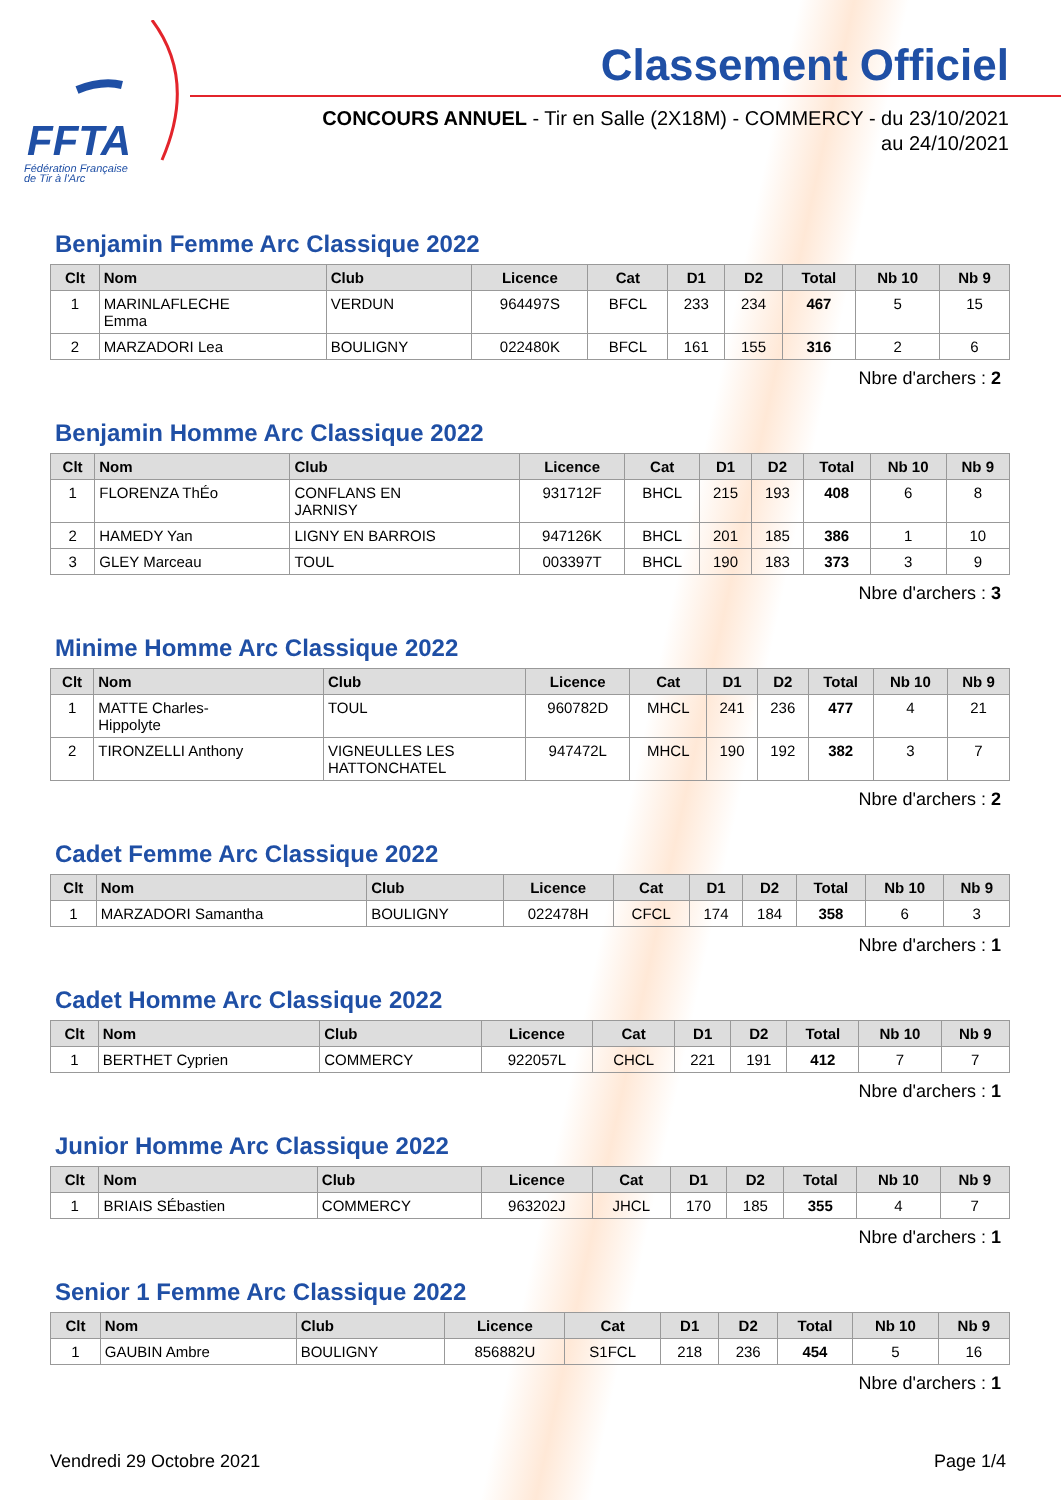FFTA
Fédération Française
de Tir à l'Arc
Classement Officiel
CONCOURS ANNUEL - Tir en Salle (2X18M) - COMMERCY - du 23/10/2021
au 24/10/2021
Benjamin Femme Arc Classique 2022
| Clt | Nom | Club | Licence | Cat | D1 | D2 | Total | Nb 10 | Nb 9 |
| --- | --- | --- | --- | --- | --- | --- | --- | --- | --- |
| 1 | MARINLAFLECHE Emma | VERDUN | 964497S | BFCL | 233 | 234 | 467 | 5 | 15 |
| 2 | MARZADORI Lea | BOULIGNY | 022480K | BFCL | 161 | 155 | 316 | 2 | 6 |
Nbre d'archers : 2
Benjamin Homme Arc Classique 2022
| Clt | Nom | Club | Licence | Cat | D1 | D2 | Total | Nb 10 | Nb 9 |
| --- | --- | --- | --- | --- | --- | --- | --- | --- | --- |
| 1 | FLORENZA ThÉo | CONFLANS EN JARNISY | 931712F | BHCL | 215 | 193 | 408 | 6 | 8 |
| 2 | HAMEDY Yan | LIGNY EN BARROIS | 947126K | BHCL | 201 | 185 | 386 | 1 | 10 |
| 3 | GLEY Marceau | TOUL | 003397T | BHCL | 190 | 183 | 373 | 3 | 9 |
Nbre d'archers : 3
Minime Homme Arc Classique 2022
| Clt | Nom | Club | Licence | Cat | D1 | D2 | Total | Nb 10 | Nb 9 |
| --- | --- | --- | --- | --- | --- | --- | --- | --- | --- |
| 1 | MATTE Charles- Hippolyte | TOUL | 960782D | MHCL | 241 | 236 | 477 | 4 | 21 |
| 2 | TIRONZELLI Anthony | VIGNEULLES LES HATTONCHATEL | 947472L | MHCL | 190 | 192 | 382 | 3 | 7 |
Nbre d'archers : 2
Cadet Femme Arc Classique 2022
| Clt | Nom | Club | Licence | Cat | D1 | D2 | Total | Nb 10 | Nb 9 |
| --- | --- | --- | --- | --- | --- | --- | --- | --- | --- |
| 1 | MARZADORI Samantha | BOULIGNY | 022478H | CFCL | 174 | 184 | 358 | 6 | 3 |
Nbre d'archers : 1
Cadet Homme Arc Classique 2022
| Clt | Nom | Club | Licence | Cat | D1 | D2 | Total | Nb 10 | Nb 9 |
| --- | --- | --- | --- | --- | --- | --- | --- | --- | --- |
| 1 | BERTHET Cyprien | COMMERCY | 922057L | CHCL | 221 | 191 | 412 | 7 | 7 |
Nbre d'archers : 1
Junior Homme Arc Classique 2022
| Clt | Nom | Club | Licence | Cat | D1 | D2 | Total | Nb 10 | Nb 9 |
| --- | --- | --- | --- | --- | --- | --- | --- | --- | --- |
| 1 | BRIAIS SÉbastien | COMMERCY | 963202J | JHCL | 170 | 185 | 355 | 4 | 7 |
Nbre d'archers : 1
Senior 1 Femme Arc Classique 2022
| Clt | Nom | Club | Licence | Cat | D1 | D2 | Total | Nb 10 | Nb 9 |
| --- | --- | --- | --- | --- | --- | --- | --- | --- | --- |
| 1 | GAUBIN Ambre | BOULIGNY | 856882U | S1FCL | 218 | 236 | 454 | 5 | 16 |
Nbre d'archers : 1
Vendredi 29 Octobre 2021 Page 1/4